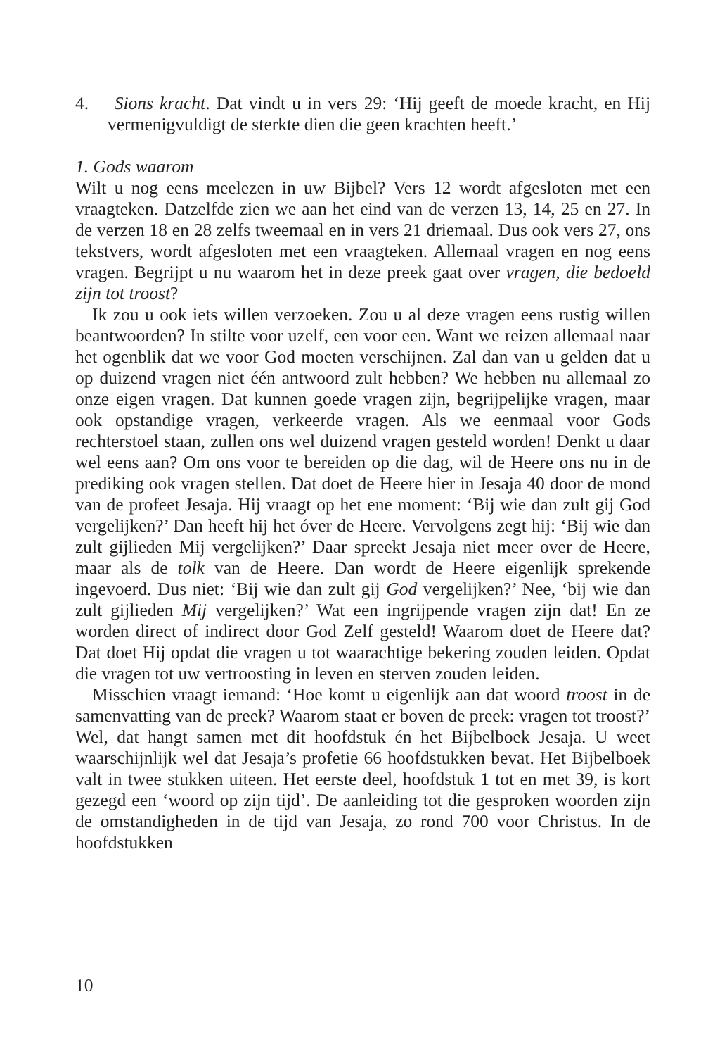4. Sions kracht. Dat vindt u in vers 29: ‘Hij geeft de moede kracht, en Hij vermenigvuldigt de sterkte dien die geen krachten heeft.’
1. Gods waarom
Wilt u nog eens meelezen in uw Bijbel? Vers 12 wordt afgesloten met een vraagteken. Datzelfde zien we aan het eind van de verzen 13, 14, 25 en 27. In de verzen 18 en 28 zelfs tweemaal en in vers 21 driemaal. Dus ook vers 27, ons tekstvers, wordt afgesloten met een vraagteken. Allemaal vragen en nog eens vragen. Begrijpt u nu waarom het in deze preek gaat over vragen, die bedoeld zijn tot troost?
Ik zou u ook iets willen verzoeken. Zou u al deze vragen eens rustig willen beantwoorden? In stilte voor uzelf, een voor een. Want we reizen allemaal naar het ogenblik dat we voor God moeten verschijnen. Zal dan van u gelden dat u op duizend vragen niet één antwoord zult hebben? We hebben nu allemaal zo onze eigen vragen. Dat kunnen goede vragen zijn, begrijpelijke vragen, maar ook opstandige vragen, verkeerde vragen. Als we eenmaal voor Gods rechterstoel staan, zullen ons wel duizend vragen gesteld worden! Denkt u daar wel eens aan? Om ons voor te bereiden op die dag, wil de Heere ons nu in de prediking ook vragen stellen. Dat doet de Heere hier in Jesaja 40 door de mond van de profeet Jesaja. Hij vraagt op het ene moment: ‘Bij wie dan zult gij God vergelijken?’ Dan heeft hij het óver de Heere. Vervolgens zegt hij: ‘Bij wie dan zult gijlieden Mij vergelijken?’ Daar spreekt Jesaja niet meer over de Heere, maar als de tolk van de Heere. Dan wordt de Heere eigenlijk sprekende ingevoerd. Dus niet: ‘Bij wie dan zult gij God vergelijken?’ Nee, ‘bij wie dan zult gijlieden Mij vergelijken?’ Wat een ingrijpende vragen zijn dat! En ze worden direct of indirect door God Zelf gesteld! Waarom doet de Heere dat? Dat doet Hij opdat die vragen u tot waarachtige bekering zouden leiden. Opdat die vragen tot uw vertroosting in leven en sterven zouden leiden.
Misschien vraagt iemand: ‘Hoe komt u eigenlijk aan dat woord troost in de samenvatting van de preek? Waarom staat er boven de preek: vragen tot troost?’ Wel, dat hangt samen met dit hoofdstuk én het Bijbelboek Jesaja. U weet waarschijnlijk wel dat Jesaja’s profetie 66 hoofdstukken bevat. Het Bijbelboek valt in twee stukken uiteen. Het eerste deel, hoofdstuk 1 tot en met 39, is kort gezegd een ‘woord op zijn tijd’. De aanleiding tot die gesproken woorden zijn de omstandigheden in de tijd van Jesaja, zo rond 700 voor Christus. In de hoofdstukken
10